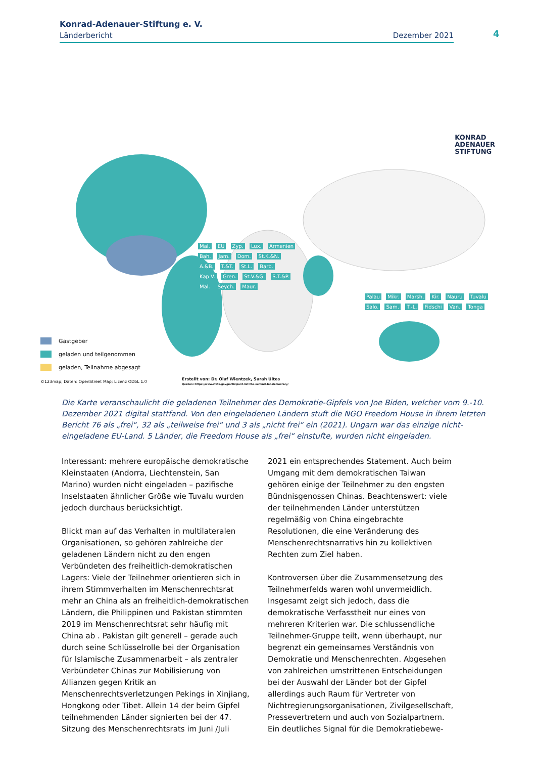Konrad-Adenauer-Stiftung e. V.
Länderbericht Dezember 2021
4
KONRAD
ADENAUER
STIFTUNG
Mal. EU Zyp. Lux. Armenien Bah. Jam. Dom. St.K.&N. A.&B. T.&T. St.L. Barb. Kap V. Gren. St.V.&G. S.T.&P. Mal. Seych. Maur.
Palau Mikr. Marsh. Kir. Nauru Tuvalu Salo. Sam. T.-L. Fidschi Van. Tonga
Gastgeber
geladen und teilgenommen
geladen, Teilnahme abgesagt
©123map; Daten: OpenStreet Map; Lizenz ODbL 1.0
Erstellt von: Dr. Olaf Wientzek, Sarah Ultes
Quellen: https://www.state.gov/participant-list-the-summit-for-democracy/
Die Karte veranschaulicht die geladenen Teilnehmer des Demokratie-Gipfels von Joe Biden, welcher vom 9.-10. Dezember 2021 digital stattfand. Von den eingeladenen Ländern stuft die NGO Freedom House in ihrem letzten Bericht 76 als „frei“, 32 als „teilweise frei“ und 3 als „nicht frei“ ein (2021). Ungarn war das einzige nicht-eingeladene EU-Land. 5 Länder, die Freedom House als „frei“ einstufte, wurden nicht eingeladen.
Interessant: mehrere europäische demokratische Kleinstaaten (Andorra, Liechtenstein, San Marino) wurden nicht eingeladen – pazifische Inselstaaten ähnlicher Größe wie Tuvalu wurden jedoch durchaus berücksichtigt.
Blickt man auf das Verhalten in multilateralen Organisationen, so gehören zahlreiche der geladenen Ländern nicht zu den engen Verbündeten des freiheitlich-demokratischen Lagers: Viele der Teilnehmer orientieren sich in ihrem Stimmverhalten im Menschenrechtsrat mehr an China als an freiheitlich-demokratischen Ländern, die Philippinen und Pakistan stimmten 2019 im Menschenrechtsrat sehr häufig mit China ab . Pakistan gilt generell – gerade auch durch seine Schlüsselrolle bei der Organisation für Islamische Zusammenarbeit – als zentraler Verbündeter Chinas zur Mobilisierung von Allianzen gegen Kritik an Menschenrechtsverletzungen Pekings in Xinjiang, Hongkong oder Tibet. Allein 14 der beim Gipfel teilnehmenden Länder signierten bei der 47. Sitzung des Menschenrechtsrats im Juni /Juli
2021 ein entsprechendes Statement. Auch beim Umgang mit dem demokratischen Taiwan gehören einige der Teilnehmer zu den engsten Bündnisgenossen Chinas. Beachtenswert: viele der teilnehmenden Länder unterstützen regelmäßig von China eingebrachte Resolutionen, die eine Veränderung des Menschenrechtsnarrativs hin zu kollektiven Rechten zum Ziel haben.
Kontroversen über die Zusammensetzung des Teilnehmerfelds waren wohl unvermeidlich. Insgesamt zeigt sich jedoch, dass die demokratische Verfasstheit nur eines von mehreren Kriterien war. Die schlussendliche Teilnehmer-Gruppe teilt, wenn überhaupt, nur begrenzt ein gemeinsames Verständnis von Demokratie und Menschenrechten. Abgesehen von zahlreichen umstrittenen Entscheidungen bei der Auswahl der Länder bot der Gipfel allerdings auch Raum für Vertreter von Nichtregierungsorganisationen, Zivilgesellschaft, Pressevertretern und auch von Sozialpartnern. Ein deutliches Signal für die Demokratiebewe-